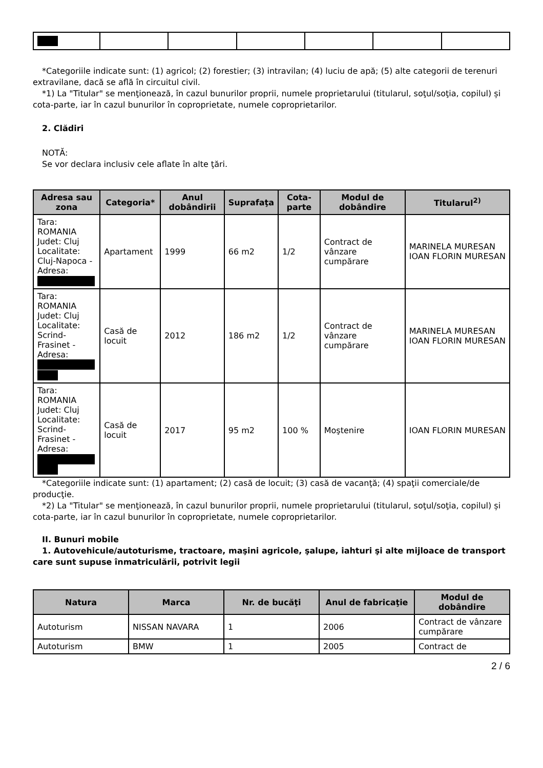*Categoriile indicate sunt: (1) agricol; (2) forestier; (3) intravilan; (4) luciu de apă; (5) alte categorii de terenuri extravilane, dacă se află în circuitul civil.
*1) La "Titular" se menţionează, în cazul bunurilor proprii, numele proprietarului (titularul, soţul/soţia, copilul) și cota-parte, iar în cazul bunurilor în coproprietate, numele coproprietarilor.
2. Clădiri
NOTĂ:
Se vor declara inclusiv cele aflate în alte ţări.
| Adresa sau zona | Categoria* | Anul dobândirii | Suprafaţa | Cota-parte | Modul de dobândire | Titularul<sup>2)</sup> |
| --- | --- | --- | --- | --- | --- | --- |
| Tara: ROMANIA Judet: Cluj Localitate: Cluj-Napoca - Adresa: | Apartament | 1999 | 66 m2 | 1/2 | Contract de vânzare cumpărare | MARINELA MURESAN IOAN FLORIN MURESAN |
| Tara: ROMANIA Judet: Cluj Localitate: Scrind-Frasinet - Adresa: | Casă de locuit | 2012 | 186 m2 | 1/2 | Contract de vânzare cumpărare | MARINELA MURESAN IOAN FLORIN MURESAN |
| Tara: ROMANIA Judet: Cluj Localitate: Scrind-Frasinet - Adresa: | Casă de locuit | 2017 | 95 m2 | 100 % | Moştenire | IOAN FLORIN MURESAN |
*Categoriile indicate sunt: (1) apartament; (2) casă de locuit; (3) casă de vacanţă; (4) spaţii comerciale/de producţie.
*2) La "Titular" se menţionează, în cazul bunurilor proprii, numele proprietarului (titularul, soţul/soţia, copilul) și cota-parte, iar în cazul bunurilor în coproprietate, numele coproprietarilor.
II. Bunuri mobile
1. Autovehicule/autoturisme, tractoare, maşini agricole, şalupe, iahturi şi alte mijloace de transport care sunt supuse înmatriculării, potrivit legii
| Natura | Marca | Nr. de bucăţi | Anul de fabricaţie | Modul de dobândire |
| --- | --- | --- | --- | --- |
| Autoturism | NISSAN NAVARA | 1 | 2006 | Contract de vânzare cumpărare |
| Autoturism | BMW | 1 | 2005 | Contract de |
2 / 6